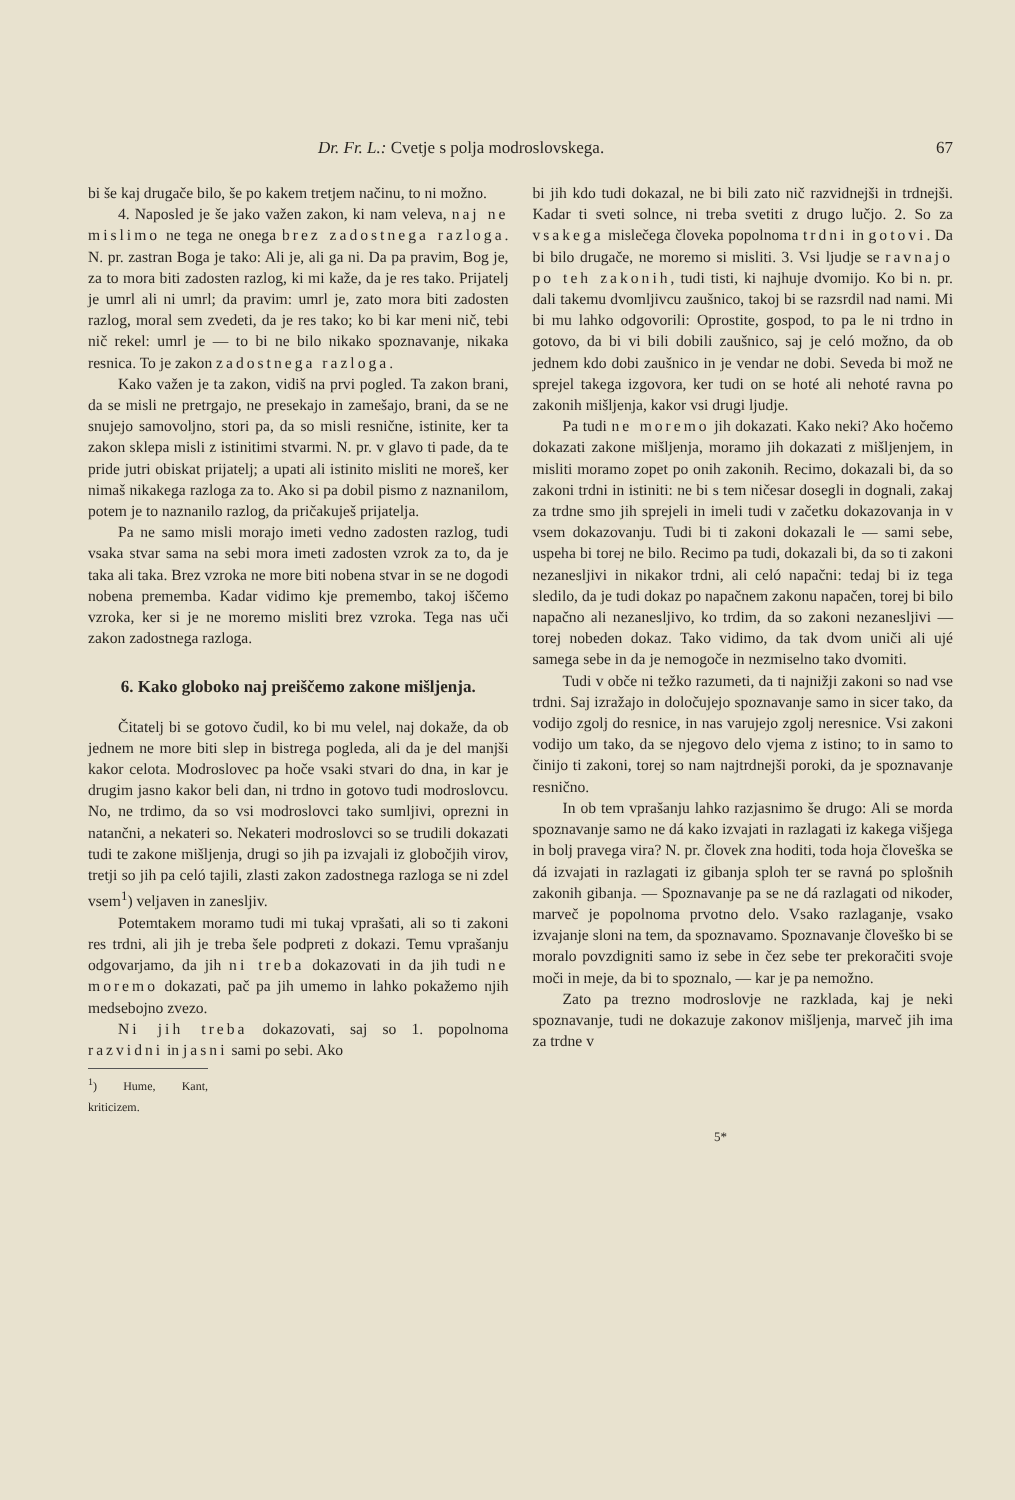Dr. Fr. L.: Cvetje s polja modroslovskega. 67
bi še kaj drugače bilo, še po kakem tretjem načinu, to ni možno.
4. Naposled je še jako važen zakon, ki nam veleva, naj ne mislimo ne tega ne onega brez zadostnega razloga. N. pr. zastran Boga je tako: Ali je, ali ga ni. Da pa pravim, Bog je, za to mora biti zadosten razlog, ki mi kaže, da je res tako. Prijatelj je umrl ali ni umrl; da pravim: umrl je, zato mora biti zadosten razlog, moral sem zvedeti, da je res tako; ko bi kar meni nič, tebi nič rekel: umrl je — to bi ne bilo nikako spoznavanje, nikaka resnica. To je zakon zadostnega razloga.
Kako važen je ta zakon, vidiš na prvi pogled. Ta zakon brani, da se misli ne pretrgajo, ne presekajo in zamešajo, brani, da se ne snujejo samovoljno, stori pa, da so misli resnične, istinite, ker ta zakon sklepa misli z istinitimi stvarmi. N. pr. v glavo ti pade, da te pride jutri obiskat prijatelj; a upati ali istinito misliti ne moreš, ker nimaš nikakega razloga za to. Ako si pa dobil pismo z naznanilom, potem je to naznanilo razlog, da pričakuješ prijatelja.
Pa ne samo misli morajo imeti vedno zadosten razlog, tudi vsaka stvar sama na sebi mora imeti zadosten vzrok za to, da je taka ali taka. Brez vzroka ne more biti nobena stvar in se ne dogodi nobena prememba. Kadar vidimo kje premembo, takoj iščemo vzroka, ker si je ne moremo misliti brez vzroka. Tega nas uči zakon zadostnega razloga.
6. Kako globoko naj preiščemo zakone mišljenja.
Čitatelj bi se gotovo čudil, ko bi mu velel, naj dokaže, da ob jednem ne more biti slep in bistrega pogleda, ali da je del manjši kakor celota. Modroslovec pa hoče vsaki stvari do dna, in kar je drugim jasno kakor beli dan, ni trdno in gotovo tudi modroslovcu. No, ne trdimo, da so vsi modroslovci tako sumljivi, oprezni in natančni, a nekateri so. Nekateri modroslovci so se trudili dokazati tudi te zakone mišljenja, drugi so jih pa izvajali iz globočjih virov, tretji so jih pa celó tajili, zlasti zakon zadostnega razloga se ni zdel vsem<sup>1</sup>) veljaven in zanesljiv.
Potemtakem moramo tudi mi tukaj vprašati, ali so ti zakoni res trdni, ali jih je treba šele podpreti z dokazi. Temu vprašanju odgovarjamo, da jih ni treba dokazovati in da jih tudi ne moremo dokazati, pač pa jih umemo in lahko pokažemo njih medsebojno zvezo.
Ni jih treba dokazovati, saj so 1. popolnoma razvidni in jasni sami po sebi. Ako
<sup>1</sup>) Hume, Kant, kriticizem.
bi jih kdo tudi dokazal, ne bi bili zato nič razvidnejši in trdnejši. Kadar ti sveti solnce, ni treba svetiti z drugo lučjo. 2. So za vsakega mislečega človeka popolnoma trdni in gotovi. Da bi bilo drugače, ne moremo si misliti. 3. Vsi ljudje se ravnajo po teh zakonih, tudi tisti, ki najhuje dvomijo. Ko bi n. pr. dali takemu dvomljivcu zaušnico, takoj bi se razsrdil nad nami. Mi bi mu lahko odgovorili: Oprostite, gospod, to pa le ni trdno in gotovo, da bi vi bili dobili zaušnico, saj je celó možno, da ob jednem kdo dobi zaušnico in je vendar ne dobi. Seveda bi mož ne sprejel takega izgovora, ker tudi on se hoté ali nehoté ravna po zakonih mišljenja, kakor vsi drugi ljudje.
Pa tudi ne moremo jih dokazati. Kako neki? Ako hočemo dokazati zakone mišljenja, moramo jih dokazati z mišljenjem, in misliti moramo zopet po onih zakonih. Recimo, dokazali bi, da so zakoni trdni in istiniti: ne bi s tem ničesar dosegli in dognali, zakaj za trdne smo jih sprejeli in imeli tudi v začetku dokazovanja in v vsem dokazovanju. Tudi bi ti zakoni dokazali le — sami sebe, uspeha bi torej ne bilo. Recimo pa tudi, dokazali bi, da so ti zakoni nezanesljivi in nikakor trdni, ali celó napačni: tedaj bi iz tega sledilo, da je tudi dokaz po napačnem zakonu napačen, torej bi bilo napačno ali nezanesljivo, ko trdim, da so zakoni nezanesljivi — torej nobeden dokaz. Tako vidimo, da tak dvom uniči ali ujé samega sebe in da je nemogoče in nezmiselno tako dvomiti.
Tudi v obče ni težko razumeti, da ti najnižji zakoni so nad vse trdni. Saj izražajo in določujejo spoznavanje samo in sicer tako, da vodijo zgolj do resnice, in nas varujejo zgolj neresnice. Vsi zakoni vodijo um tako, da se njegovo delo vjema z istino; to in samo to činijo ti zakoni, torej so nam najtrdnejši poroki, da je spoznavanje resnično.
In ob tem vprašanju lahko razjasnimo še drugo: Ali se morda spoznavanje samo ne dá kako izvajati in razlagati iz kakega višjega in bolj pravega vira? N. pr. človek zna hoditi, toda hoja človeška se dá izvajati in razlagati iz gibanja sploh ter se ravná po splošnih zakonih gibanja. — Spoznavanje pa se ne dá razlagati od nikoder, marveč je popolnoma prvotno delo. Vsako razlaganje, vsako izvajanje sloni na tem, da spoznavamo. Spoznavanje človeško bi se moralo povzdigniti samo iz sebe in čez sebe ter prekoračiti svoje moči in meje, da bi to spoznalo, — kar je pa nemožno.
Zato pa trezno modroslovje ne razklada, kaj je neki spoznavanje, tudi ne dokazuje zakonov mišljenja, marveč jih ima za trdne v
5*